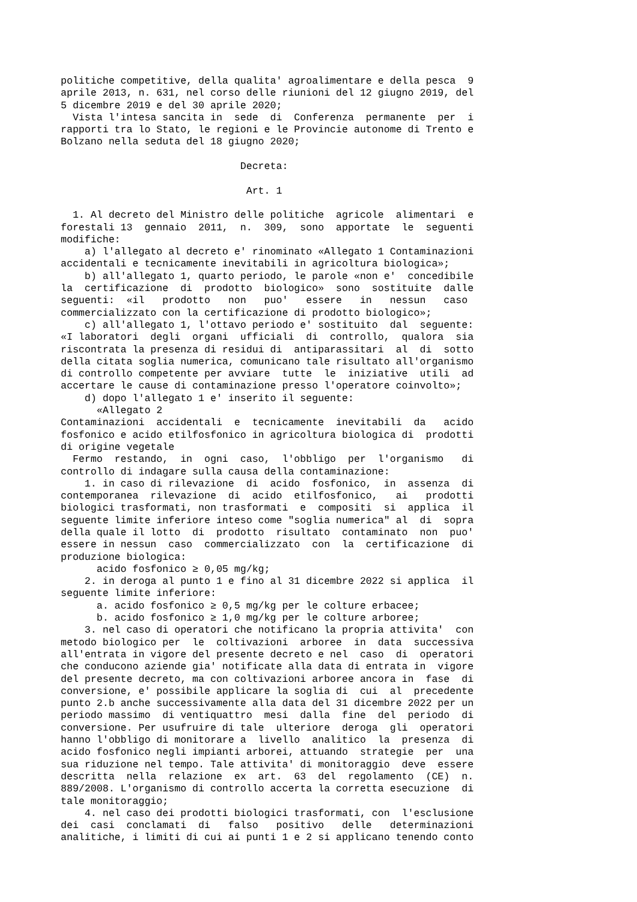politiche competitive, della qualita' agroalimentare e della pesca  9
aprile 2013, n. 631, nel corso delle riunioni del 12 giugno 2019, del
5 dicembre 2019 e del 30 aprile 2020;
  Vista l'intesa sancita in  sede  di  Conferenza  permanente  per  i
rapporti tra lo Stato, le regioni e le Provincie autonome di Trento e
Bolzano nella seduta del 18 giugno 2020;

                              Decreta:

                               Art. 1

  1. Al decreto del Ministro delle politiche  agricole  alimentari  e
forestali 13  gennaio  2011,  n.  309,  sono  apportate  le  seguenti
modifiche:
    a) l'allegato al decreto e' rinominato «Allegato 1 Contaminazioni
accidentali e tecnicamente inevitabili in agricoltura biologica»;
    b) all'allegato 1, quarto periodo, le parole «non e'  concedibile
la  certificazione  di  prodotto  biologico»  sono  sostituite  dalle
seguenti:  «il   prodotto   non   puo'   essere   in   nessun   caso
commercializzato con la certificazione di prodotto biologico»;
    c) all'allegato 1, l'ottavo periodo e' sostituito  dal  seguente:
«I laboratori  degli  organi  ufficiali  di  controllo,  qualora  sia
riscontrata la presenza di residui di  antiparassitari  al  di  sotto
della citata soglia numerica, comunicano tale risultato all'organismo
di controllo competente per avviare  tutte  le  iniziative  utili  ad
accertare le cause di contaminazione presso l'operatore coinvolto»;
    d) dopo l'allegato 1 e' inserito il seguente:
      «Allegato 2
Contaminazioni  accidentali  e  tecnicamente  inevitabili  da   acido
fosfonico e acido etilfosfonico in agricoltura biologica di  prodotti
di origine vegetale
  Fermo  restando,  in  ogni  caso,  l'obbligo  per  l'organismo   di
controllo di indagare sulla causa della contaminazione:
    1. in caso di rilevazione  di  acido  fosfonico,  in  assenza  di
contemporanea  rilevazione  di  acido  etilfosfonico,   ai   prodotti
biologici trasformati, non trasformati  e  compositi  si  applica  il
seguente limite inferiore inteso come "soglia numerica" al  di  sopra
della quale il lotto  di  prodotto  risultato  contaminato  non  puo'
essere in nessun  caso  commercializzato  con  la  certificazione  di
produzione biologica:
      acido fosfonico ≥ 0,05 mg/kg;
    2. in deroga al punto 1 e fino al 31 dicembre 2022 si applica  il
seguente limite inferiore:
      a. acido fosfonico ≥ 0,5 mg/kg per le colture erbacee;
      b. acido fosfonico ≥ 1,0 mg/kg per le colture arboree;
    3. nel caso di operatori che notificano la propria attivita'  con
metodo biologico per  le  coltivazioni  arboree  in  data  successiva
all'entrata in vigore del presente decreto e nel  caso  di  operatori
che conducono aziende gia' notificate alla data di entrata in  vigore
del presente decreto, ma con coltivazioni arboree ancora in  fase  di
conversione, e' possibile applicare la soglia di  cui  al  precedente
punto 2.b anche successivamente alla data del 31 dicembre 2022 per un
periodo massimo  di ventiquattro  mesi  dalla  fine  del  periodo  di
conversione. Per usufruire di tale  ulteriore  deroga  gli  operatori
hanno l'obbligo di monitorare a  livello  analitico  la  presenza  di
acido fosfonico negli impianti arborei, attuando  strategie  per  una
sua riduzione nel tempo. Tale attivita' di monitoraggio  deve  essere
descritta  nella  relazione  ex  art.  63  del  regolamento  (CE)  n.
889/2008. L'organismo di controllo accerta la corretta esecuzione  di
tale monitoraggio;
    4. nel caso dei prodotti biologici trasformati, con  l'esclusione
dei  casi  conclamati  di   falso   positivo   delle   determinazioni
analitiche, i limiti di cui ai punti 1 e 2 si applicano tenendo conto